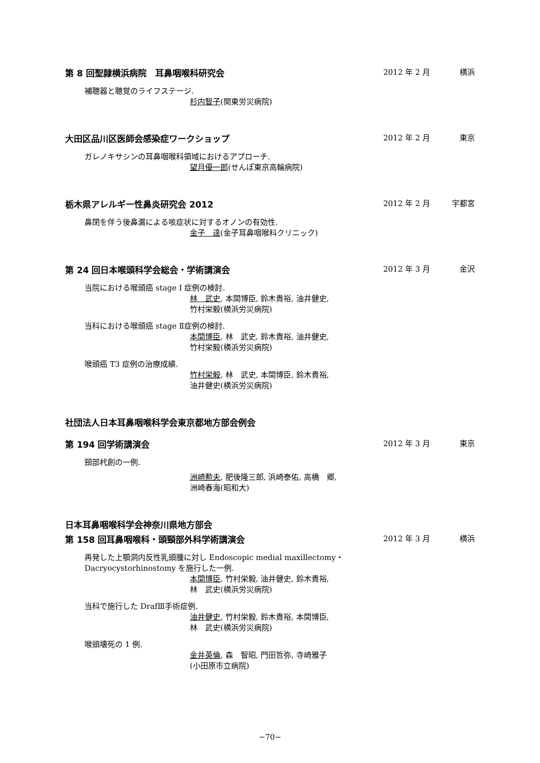第 8 回聖隷横浜病院　耳鼻咽喉科研究会 2012 年 2 月 横浜
補聴器と聴覚のライフステージ.
杉内智子(関東労災病院)
大田区品川区医師会感染症ワークショップ 2012 年 2 月 東京
ガレノキサシンの耳鼻咽喉科領域におけるアプローチ.
望月優一郎(せんぽ東京高輪病院)
栃木県アレルギー性鼻炎研究会 2012 2012 年 2 月 宇都宮
鼻閉を伴う後鼻漏による咳症状に対するオノンの有効性.
金子　達(金子耳鼻咽喉科クリニック)
第 24 回日本喉頭科学会総会・学術講演会 2012 年 3 月 金沢
当院における喉頭癌 stage I 症例の検討.
林　武史, 本間博臣, 鈴木貴裕, 油井健史,
竹村栄毅(横浜労災病院)
当科における喉頭癌 stage Ⅱ症例の検討.
本間博臣, 林　武史, 鈴木貴裕, 油井健史,
竹村栄毅(横浜労災病院)
喉頭癌 T3 症例の治療成績.
竹村栄毅, 林　武史, 本間博臣, 鈴木貴裕,
油井健史(横浜労災病院)
社団法人日本耳鼻咽喉科学会東京都地方部会例会
第 194 回学術講演会 2012 年 3 月 東京
頸部杙創の一例.
洲崎勲夫, 肥後隆三郎, 浜崎泰佑, 高橋　郷,
洲崎春海(昭和大)
日本耳鼻咽喉科学会神奈川県地方部会
第 158 回耳鼻咽喉科・頭頸部外科学術講演会 2012 年 3 月 横浜
再発した上顎洞内反性乳頭腫に対し Endoscopic medial maxillectomy・
Dacryocystorhinostomy を施行した一例.
本間博臣, 竹村栄毅, 油井健史, 鈴木貴裕,
林　武史(横浜労災病院)
当科で施行した DrafⅢ手術症例.
油井健史, 竹村栄毅, 鈴木貴裕, 本間博臣,
林　武史(横浜労災病院)
喉頭壊死の 1 例.
金井英倫, 森　智昭, 門田哲弥, 寺崎雅子
(小田原市立病院)
−70−